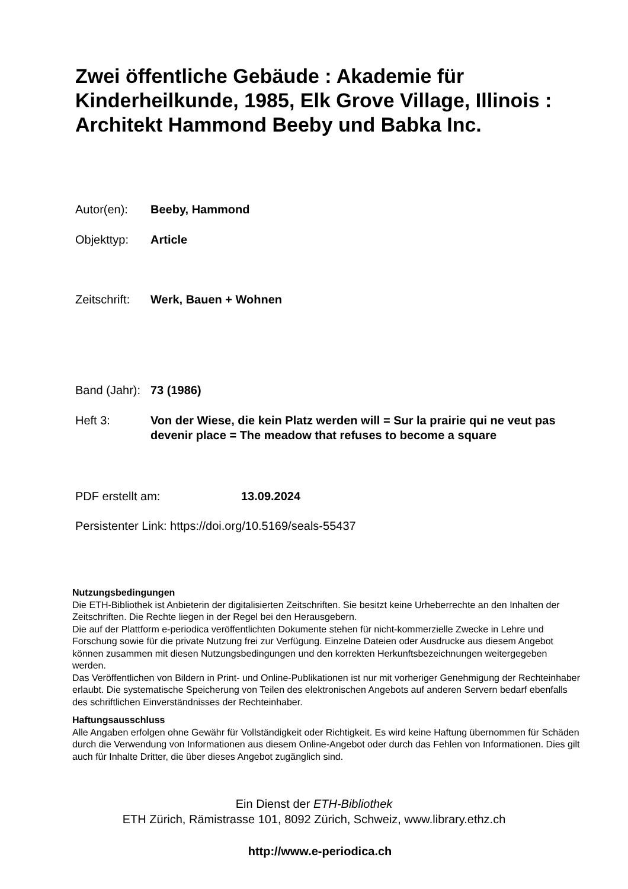Zwei öffentliche Gebäude : Akademie für Kinderheilkunde, 1985, Elk Grove Village, Illinois : Architekt Hammond Beeby und Babka Inc.
Autor(en): Beeby, Hammond
Objekttyp: Article
Zeitschrift:
Werk, Bauen + Wohnen
Band (Jahr):
73 (1986)
Heft 3: Von der Wiese, die kein Platz werden will = Sur la prairie qui ne veut pas devenir place = The meadow that refuses to become a square
PDF erstellt am: 13.09.2024
Persistenter Link: https://doi.org/10.5169/seals-55437
Nutzungsbedingungen
Die ETH-Bibliothek ist Anbieterin der digitalisierten Zeitschriften. Sie besitzt keine Urheberrechte an den Inhalten der Zeitschriften. Die Rechte liegen in der Regel bei den Herausgebern.
Die auf der Plattform e-periodica veröffentlichten Dokumente stehen für nicht-kommerzielle Zwecke in Lehre und Forschung sowie für die private Nutzung frei zur Verfügung. Einzelne Dateien oder Ausdrucke aus diesem Angebot können zusammen mit diesen Nutzungsbedingungen und den korrekten Herkunftsbezeichnungen weitergegeben werden.
Das Veröffentlichen von Bildern in Print- und Online-Publikationen ist nur mit vorheriger Genehmigung der Rechteinhaber erlaubt. Die systematische Speicherung von Teilen des elektronischen Angebots auf anderen Servern bedarf ebenfalls des schriftlichen Einverständnisses der Rechteinhaber.
Haftungsausschluss
Alle Angaben erfolgen ohne Gewähr für Vollständigkeit oder Richtigkeit. Es wird keine Haftung übernommen für Schäden durch die Verwendung von Informationen aus diesem Online-Angebot oder durch das Fehlen von Informationen. Dies gilt auch für Inhalte Dritter, die über dieses Angebot zugänglich sind.
Ein Dienst der ETH-Bibliothek
ETH Zürich, Rämistrasse 101, 8092 Zürich, Schweiz, www.library.ethz.ch
http://www.e-periodica.ch